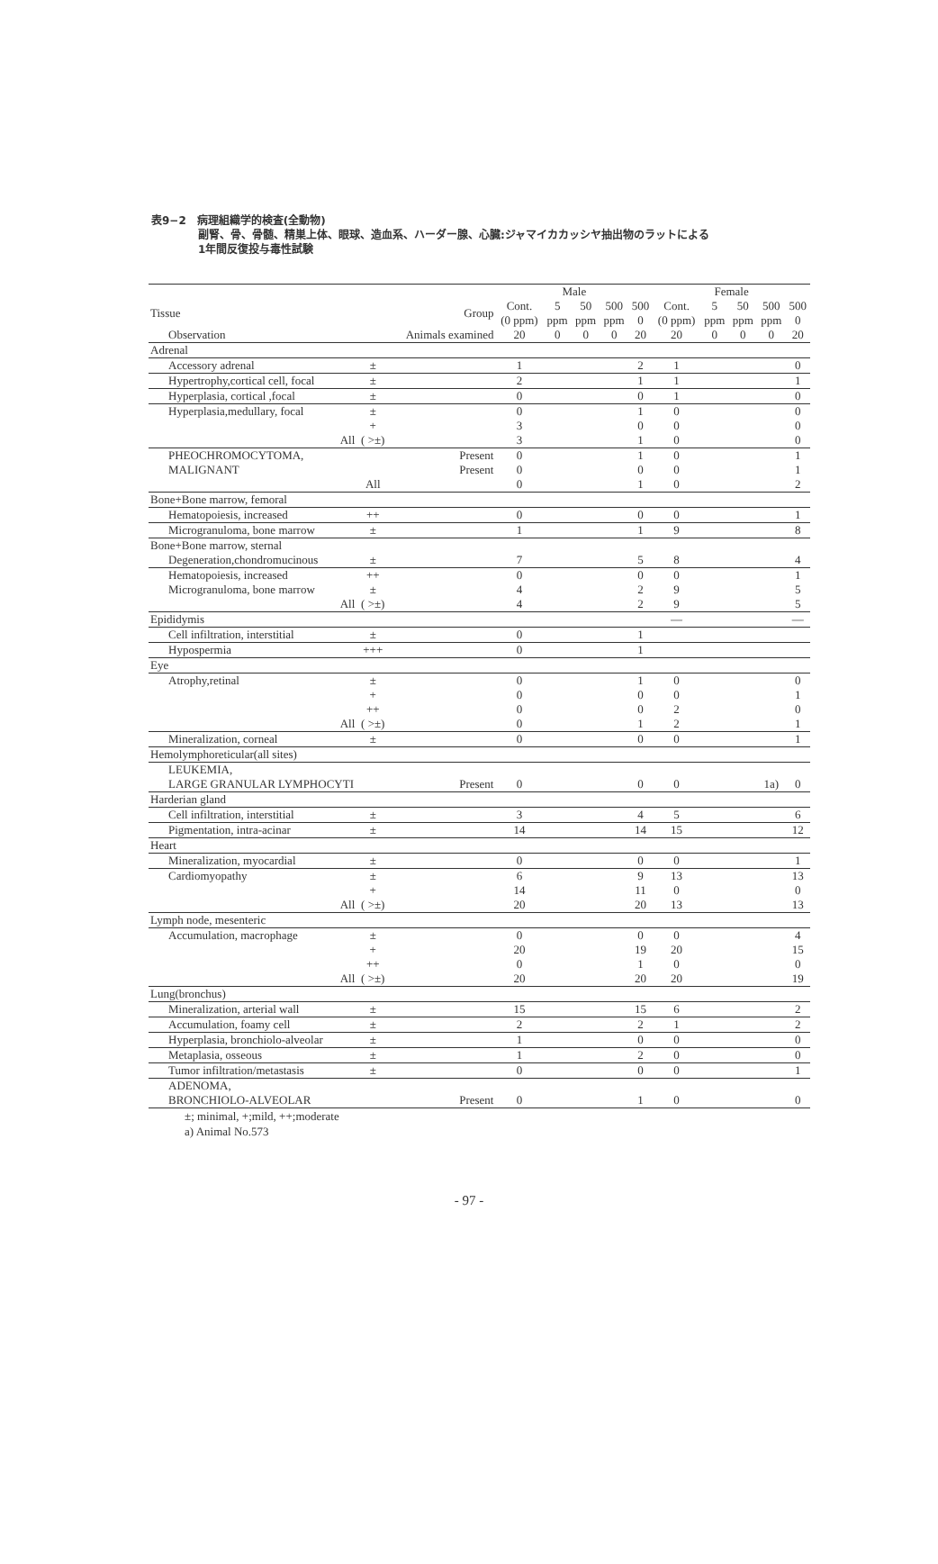表9−2　病理組織学的検査(全動物)
副腎、骨、骨髄、精巣上体、眼球、造血系、ハーダー腺、心臓:ジャマイカカッシヤ抽出物のラットによる
1年間反復投与毒性試験
| | | | Male | | | | | Female | | | | |
| --- | --- | --- | --- | --- | --- | --- | --- | --- | --- | --- | --- | --- |
| Tissue | | Group | Cont. (0 ppm) | 5 ppm | 50 ppm | 500 ppm | 500 0 | Cont. (0 ppm) | 5 ppm | 50 ppm | 500 ppm | 500 0 |
| Observation | | Animals examined | 20 | 0 | 0 | 0 | 20 | 20 | 0 | 0 | 0 | 20 |
| Adrenal | | | | | | | | | | | | |
| Accessory adrenal | ± | | 1 | | | | 2 | 1 | | | | 0 |
| Hypertrophy,cortical cell, focal | ± | | 2 | | | | 1 | 1 | | | | 1 |
| Hyperplasia, cortical ,focal | ± | | 0 | | | | 0 | 1 | | | | 0 |
| Hyperplasia,medullary, focal | ± | | 0 | | | | 1 | 0 | | | | 0 |
| | + | | 3 | | | | 0 | 0 | | | | 0 |
| All | ( >±) | | 3 | | | | 1 | 0 | | | | 0 |
| PHEOCHROMOCYTOMA, | | Present | 0 | | | | 1 | 0 | | | | 1 |
| MALIGNANT | | Present | 0 | | | | 0 | 0 | | | | 1 |
| | All | | 0 | | | | 1 | 0 | | | | 2 |
| Bone+Bone marrow, femoral | | | | | | | | | | | | |
| Hematopoiesis, increased | ++ | | 0 | | | | 0 | 0 | | | | 1 |
| Microgranuloma, bone marrow | ± | | 1 | | | | 1 | 9 | | | | 8 |
| Bone+Bone marrow, sternal | | | | | | | | | | | | |
| Degeneration,chondromucinous | ± | | 7 | | | | 5 | 8 | | | | 4 |
| Hematopoiesis, increased | ++ | | 0 | | | | 0 | 0 | | | | 1 |
| Microgranuloma, bone marrow | ± | | 4 | | | | 2 | 9 | | | | 5 |
| All | ( >±) | | 4 | | | | 2 | 9 | | | | 5 |
| Epididymis | | | | | | | | — | | | | — |
| Cell infiltration, interstitial | ± | | 0 | | | | 1 | | | | | |
| Hypospermia | +++ | | 0 | | | | 1 | | | | | |
| Eye | | | | | | | | | | | | |
| Atrophy,retinal | ± | | 0 | | | | 1 | 0 | | | | 0 |
| | + | | 0 | | | | 0 | 0 | | | | 1 |
| | ++ | | 0 | | | | 0 | 2 | | | | 0 |
| All | ( >±) | | 0 | | | | 1 | 2 | | | | 1 |
| Mineralization, corneal | ± | | 0 | | | | 0 | 0 | | | | 1 |
| Hemolymphoreticular(all sites) | | | | | | | | | | | | |
| LEUKEMIA, | | | | | | | | | | | | |
| LARGE GRANULAR LYMPHOCYTI | | Present | 0 | | | | 0 | 0 | | | 1a) | 0 |
| Harderian gland | | | | | | | | | | | | |
| Cell infiltration, interstitial | ± | | 3 | | | | 4 | 5 | | | | 6 |
| Pigmentation, intra-acinar | ± | | 14 | | | | 14 | 15 | | | | 12 |
| Heart | | | | | | | | | | | | |
| Mineralization, myocardial | ± | | 0 | | | | 0 | 0 | | | | 1 |
| Cardiomyopathy | ± | | 6 | | | | 9 | 13 | | | | 13 |
| | + | | 14 | | | | 11 | 0 | | | | 0 |
| All | ( >±) | | 20 | | | | 20 | 13 | | | | 13 |
| Lymph node, mesenteric | | | | | | | | | | | | |
| Accumulation, macrophage | ± | | 0 | | | | 0 | 0 | | | | 4 |
| | + | | 20 | | | | 19 | 20 | | | | 15 |
| | ++ | | 0 | | | | 1 | 0 | | | | 0 |
| All | ( >±) | | 20 | | | | 20 | 20 | | | | 19 |
| Lung(bronchus) | | | | | | | | | | | | |
| Mineralization, arterial wall | ± | | 15 | | | | 15 | 6 | | | | 2 |
| Accumulation, foamy cell | ± | | 2 | | | | 2 | 1 | | | | 2 |
| Hyperplasia, bronchiolo-alveolar | ± | | 1 | | | | 0 | 0 | | | | 0 |
| Metaplasia, osseous | ± | | 1 | | | | 2 | 0 | | | | 0 |
| Tumor infiltration/metastasis | ± | | 0 | | | | 0 | 0 | | | | 1 |
| ADENOMA, | | | | | | | | | | | | |
| BRONCHIOLO-ALVEOLAR | | Present | 0 | | | | 1 | 0 | | | | 0 |
±; minimal, +;mild, ++;moderate
a) Animal No.573
- 97 -